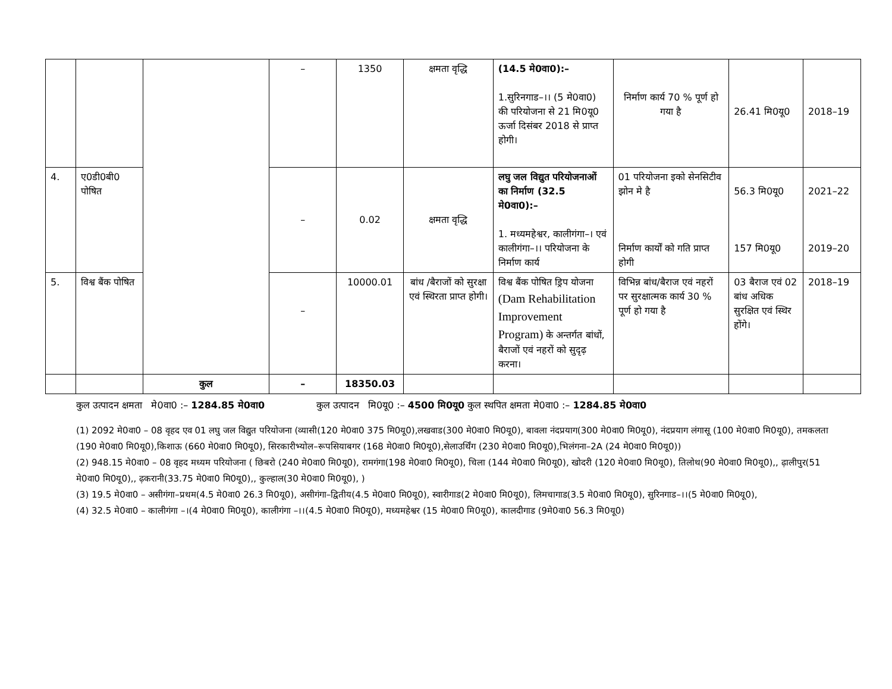| | | | – | 1350 | क्षमता वृद्धि | (14.5 मे0वा0):– 1.सुरिनगाड–।। (5 मे0वा0) की परियोजना से 21 मि0यू0 ऊर्जा दिसंबर 2018 से प्राप्त होगी। | निर्माण कार्य 70 % पूर्ण हो गया है | 26.41 मि0यू0 | 2018–19 |
| 4. | ए0डी0बी0 पोषित | | – | 0.02 | क्षमता वृद्धि | लघु जल विद्युत परियोजनाओं का निर्माण (32.5 मे0वा0):– 1. मध्यमहेश्वर, कालीगंगा–। एवं कालीगंगा–।। परियोजना के निर्माण कार्य | 01 परियोजना इको सेनसिटीव झोन मे है निर्माण कार्यों को गति प्राप्त होगी | 56.3 मि0यू0 157 मि0यू0 | 2021–22 2019–20 |
| 5. | विश्व बैंक पोषित | | – | 10000.01 | बांध /बैराजों को सुरक्षा एवं स्थिरता प्राप्त होगी। | विश्व बैंक पोषित ड्रिप योजना (Dam Rehabilitation Improvement Program) के अन्तर्गत बांधों, बैराजों एवं नहरों को सुदृढ़ करना। | विभिन्न बांध/बैराज एवं नहरों पर सुरक्षात्मक कार्य 30 % पूर्ण हो गया है | 03 बैराज एवं 02 बांध अधिक सुरक्षित एवं स्थिर होंगे। | 2018–19 |
| | | कुल | – | 18350.03 | | | | | |
कुल उत्पादन क्षमता मे0वा0 :– 1284.85 मे0वा0 कुल उत्पादन मि0यू0 :– 4500 मि0यू0 कुल स्थपित क्षमता मे0वा0 :– 1284.85 मे0वा0
(1) 2092 मे0वा0 – 08 वृहद एव 01 लघु जल विद्युत परियोजना (व्यासी(120 मे0वा0 375 मि0यू0),लखवाड(300 मे0वा0 मि0यू0), बावला नंदप्रयाग(300 मे0वा0 मि0यू0), नंदप्रयाग लंगासू (100 मे0वा0 मि0यू0), तमकलता (190 मे0वा0 मि0यू0),किशाऊ (660 मे0वा0 मि0यू0), सिरकारीभ्योल–रूपसियाबगर (168 मे0वा0 मि0यू0),सेलाउर्थिंग (230 मे0वा0 मि0यू0),भिलंगना–2A (24 मे0वा0 मि0यू0))
(2) 948.15 मे0वा0 – 08 वृहद मध्यम परियोजना ( छिबरो (240 मे0वा0 मि0यू0), रामगंगा(198 मे0वा0 मि0यू0), चिला (144 मे0वा0 मि0यू0), खोदरी (120 मे0वा0 मि0यू0), तिलोथ(90 मे0वा0 मि0यू0),, ढ़ालीपुर(51 मे0वा0 मि0यू0),, ढ़करानी(33.75 मे0वा0 मि0यू0),, कुल्हाल(30 मे0वा0 मि0यू0), )
(3) 19.5 मे0वा0 – असीगंगा–प्रथम(4.5 मे0वा0 26.3 मि0यू0), असीगंगा–द्वितीय(4.5 मे0वा0 मि0यू0), स्वारीगाड(2 मे0वा0 मि0यू0), लिमचागाड(3.5 मे0वा0 मि0यू0), सुरिनगाड–।।(5 मे0वा0 मि0यू0),
(4) 32.5 मे0वा0 – कालीगंगा –।(4 मे0वा0 मि0यू0), कालीगंगा –।।(4.5 मे0वा0 मि0यू0), मध्यमहेश्वर (15 मे0वा0 मि0यू0), कालदीगाड (9मे0वा0 56.3 मि0यू0)